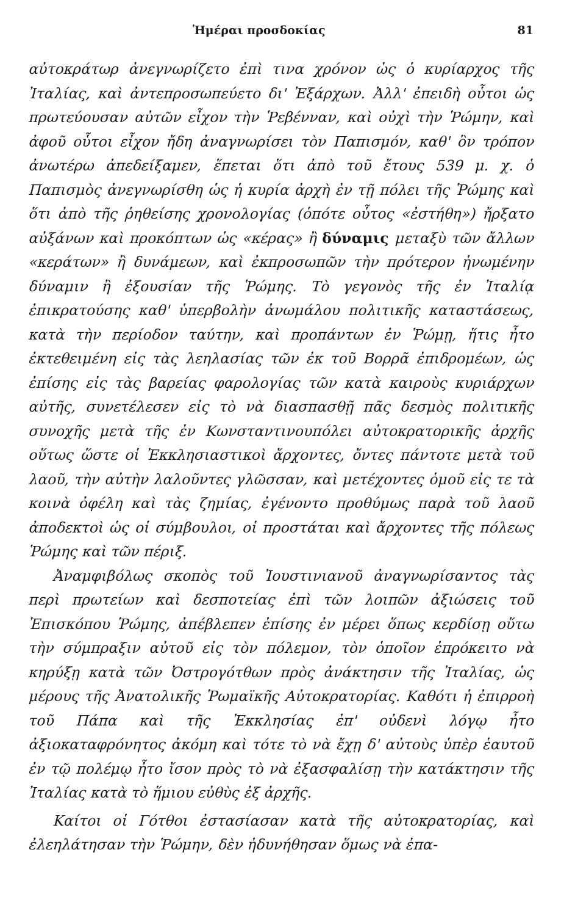Ἡμέραι προσδοκίας 81
αὐτοκράτωρ ἀνεγνωρίζετο ἐπὶ τινα χρόνον ὡς ὁ κυρίαρχος τῆς Ἰταλίας, καὶ ἀντεπροσωπεύετο δι' Ἐξάρχων. Ἀλλ' ἐπειδὴ οὗτοι ὡς πρωτεύουσαν αὐτῶν εἶχον τὴν Ῥεβένναν, καὶ οὐχὶ τὴν Ῥώμην, καὶ ἀφοῦ οὗτοι εἶχον ἤδη ἀναγνωρίσει τὸν Παπισμόν, καθ' ὃν τρόπον ἀνωτέρω ἀπεδείξαμεν, ἕπεται ὅτι ἀπὸ τοῦ ἔτους 539 μ. χ. ὁ Παπισμὸς ἀνεγνωρίσθη ὡς ἡ κυρία ἀρχὴ ἐν τῇ πόλει τῆς Ῥώμης καὶ ὅτι ἀπὸ τῆς ῥηθείσης χρονολογίας (ὁπότε οὗτος «ἐστήθη») ἤρξατο αὐξάνων καὶ προκόπτων ὡς «κέρας» ἢ δύναμις μεταξὺ τῶν ἄλλων «κεράτων» ἢ δυνάμεων, καὶ ἐκπροσωπῶν τὴν πρότερον ἡνωμένην δύναμιν ἢ ἐξουσίαν τῆς Ῥώμης. Τὸ γεγονὸς τῆς ἐν Ἰταλίᾳ ἐπικρατούσης καθ' ὑπερβολὴν ἀνωμάλου πολιτικῆς καταστάσεως, κατὰ τὴν περίοδον ταύτην, καὶ προπάντων ἐν Ῥώμῃ, ἥτις ἦτο ἐκτεθειμένη εἰς τὰς λεηλασίας τῶν ἐκ τοῦ Βορρᾶ ἐπιδρομέων, ὡς ἐπίσης εἰς τὰς βαρείας φαρολογίας τῶν κατὰ καιροὺς κυριάρχων αὐτῆς, συνετέλεσεν εἰς τὸ νὰ διασπασθῇ πᾶς δεσμὸς πολιτικῆς συνοχῆς μετὰ τῆς ἐν Κωνσταντινουπόλει αὐτοκρατορικῆς ἀρχῆς οὕτως ὥστε οἱ Ἐκκλησιαστικοὶ ἄρχοντες, ὄντες πάντοτε μετὰ τοῦ λαοῦ, τὴν αὐτὴν λαλοῦντες γλῶσσαν, καὶ μετέχοντες ὁμοῦ εἰς τε τὰ κοινὰ ὀφέλη καὶ τὰς ζημίας, ἐγένοντο προθύμως παρὰ τοῦ λαοῦ ἀποδεκτοὶ ὡς οἱ σύμβουλοι, οἱ προστάται καὶ ἄρχοντες τῆς πόλεως Ῥώμης καὶ τῶν πέριξ.
Ἀναμφιβόλως σκοπὸς τοῦ Ἰουστινιανοῦ ἀναγνωρίσαντος τὰς περὶ πρωτείων καὶ δεσποτείας ἐπὶ τῶν λοιπῶν ἀξιώσεις τοῦ Ἐπισκόπου Ῥώμης, ἀπέβλεπεν ἐπίσης ἐν μέρει ὅπως κερδίσῃ οὕτω τὴν σύμπραξιν αὐτοῦ εἰς τὸν πόλεμον, τὸν ὁποῖον ἐπρόκειτο νὰ κηρύξῃ κατὰ τῶν Ὀστρογότθων πρὸς ἀνάκτησιν τῆς Ἰταλίας, ὡς μέρους τῆς Ἀνατολικῆς Ῥωμαϊκῆς Αὐτοκρατορίας. Καθότι ἡ ἐπιρροὴ τοῦ Πάπα καὶ τῆς Ἐκκλησίας ἐπ' οὐδενὶ λόγῳ ἦτο ἀξιοκαταφρόνητος ἀκόμη καὶ τότε τὸ νὰ ἔχῃ δ' αὐτοὺς ὑπὲρ ἑαυτοῦ ἐν τῷ πολέμῳ ἦτο ἴσον πρὸς τὸ νὰ ἐξασφαλίσῃ τὴν κατάκτησιν τῆς Ἰταλίας κατὰ τὸ ἥμιου εὐθὺς ἐξ ἀρχῆς.
Καίτοι οἱ Γότθοι ἐστασίασαν κατὰ τῆς αὐτοκρατορίας, καὶ ἐλεηλάτησαν τὴν Ῥώμην, δὲν ἠδυνήθησαν ὅμως νὰ ἐπα-